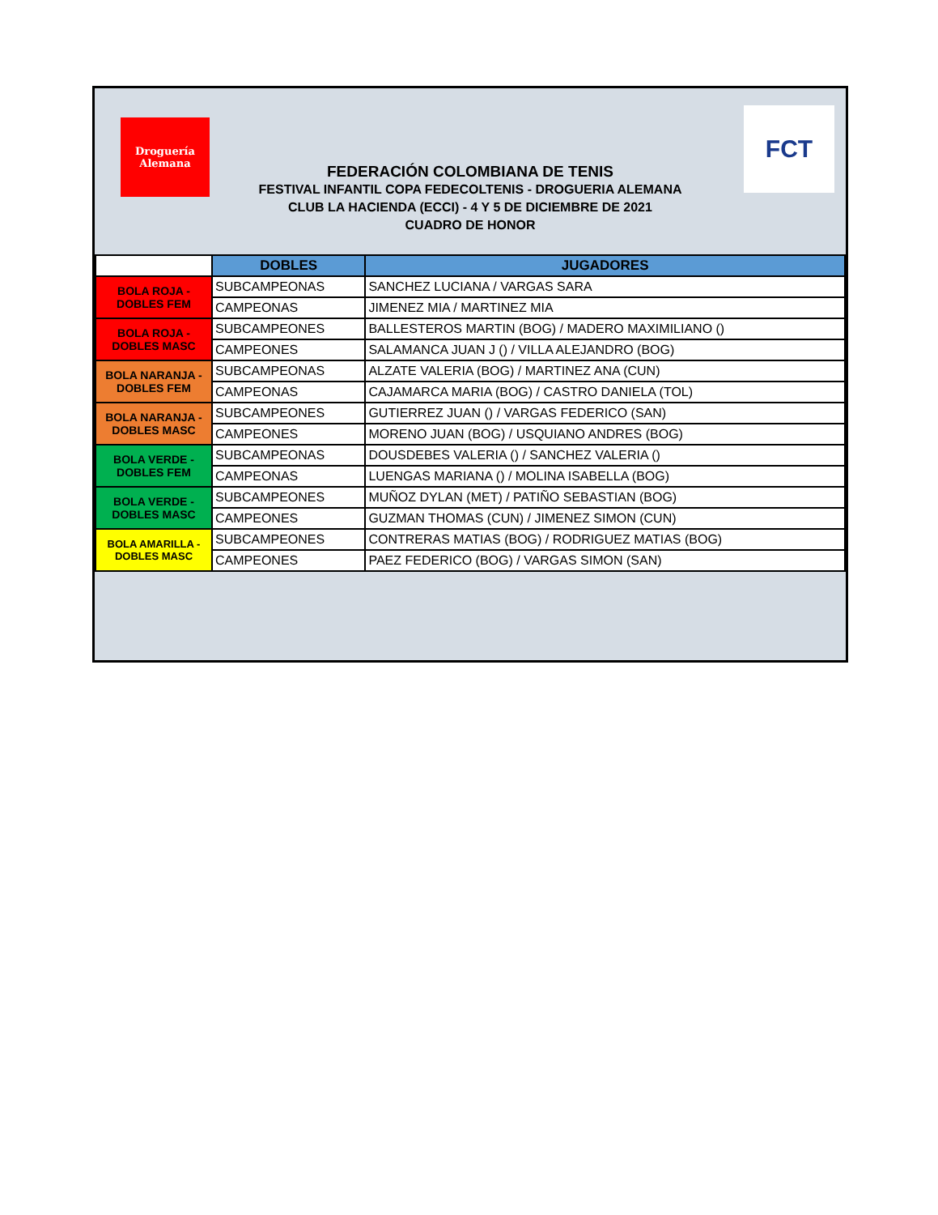Droguería Alemana
FCT
FEDERACIÓN COLOMBIANA DE TENIS
FESTIVAL INFANTIL COPA FEDECOLTENIS - DROGUERIA ALEMANA
CLUB LA HACIENDA (ECCI) - 4 Y 5 DE DICIEMBRE DE 2021
CUADRO DE HONOR
| | DOBLES | JUGADORES |
| BOLA ROJA - DOBLES FEM | SUBCAMPEONAS | SANCHEZ LUCIANA / VARGAS SARA |
| | CAMPEONAS | JIMENEZ MIA / MARTINEZ MIA |
| BOLA ROJA - DOBLES MASC | SUBCAMPEONES | BALLESTEROS MARTIN (BOG) / MADERO MAXIMILIANO () |
| | CAMPEONES | SALAMANCA JUAN J () / VILLA ALEJANDRO (BOG) |
| BOLA NARANJA - DOBLES FEM | SUBCAMPEONAS | ALZATE VALERIA (BOG) / MARTINEZ ANA (CUN) |
| | CAMPEONAS | CAJAMARCA MARIA (BOG) / CASTRO DANIELA (TOL) |
| BOLA NARANJA - DOBLES MASC | SUBCAMPEONES | GUTIERREZ JUAN () / VARGAS FEDERICO (SAN) |
| | CAMPEONES | MORENO JUAN (BOG) / USQUIANO ANDRES (BOG) |
| BOLA VERDE - DOBLES FEM | SUBCAMPEONAS | DOUSDEBES VALERIA () / SANCHEZ VALERIA () |
| | CAMPEONAS | LUENGAS MARIANA () / MOLINA ISABELLA (BOG) |
| BOLA VERDE - DOBLES MASC | SUBCAMPEONES | MUÑOZ DYLAN (MET) / PATIÑO SEBASTIAN (BOG) |
| | CAMPEONES | GUZMAN THOMAS (CUN) / JIMENEZ SIMON (CUN) |
| BOLA AMARILLA - DOBLES MASC | SUBCAMPEONES | CONTRERAS MATIAS (BOG) / RODRIGUEZ MATIAS (BOG) |
| | CAMPEONES | PAEZ FEDERICO (BOG) / VARGAS SIMON (SAN) |